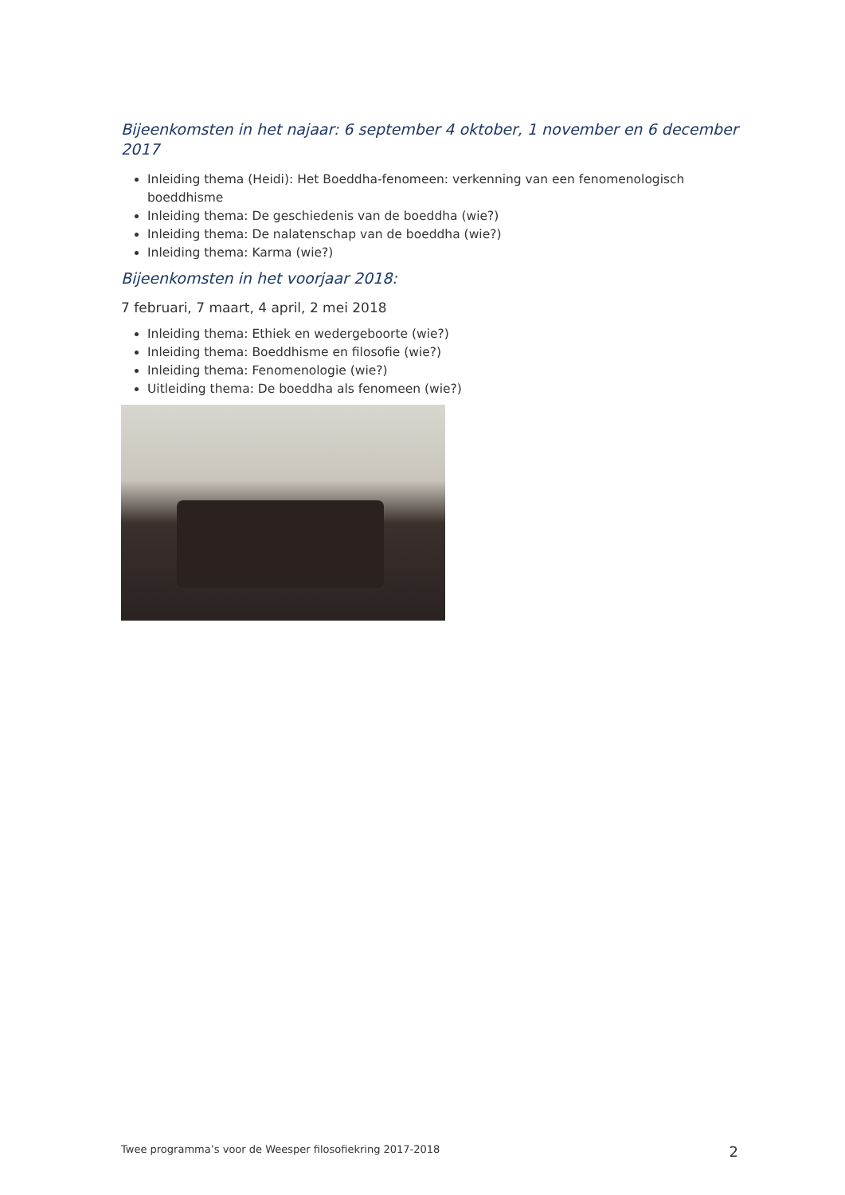Bijeenkomsten in het najaar: 6 september 4 oktober, 1 november en 6 december 2017
Inleiding thema (Heidi): Het Boeddha-fenomeen: verkenning van een fenomenologisch boeddhisme
Inleiding thema: De geschiedenis van de boeddha (wie?)
Inleiding thema: De nalatenschap van de boeddha (wie?)
Inleiding thema: Karma (wie?)
Bijeenkomsten in het voorjaar 2018:
7 februari, 7 maart, 4 april, 2 mei 2018
Inleiding thema: Ethiek en wedergeboorte (wie?)
Inleiding thema: Boeddhisme en filosofie (wie?)
Inleiding thema: Fenomenologie (wie?)
Uitleiding thema: De boeddha als fenomeen (wie?)
Twee programma’s voor de Weesper filosofiekring 2017-2018 2